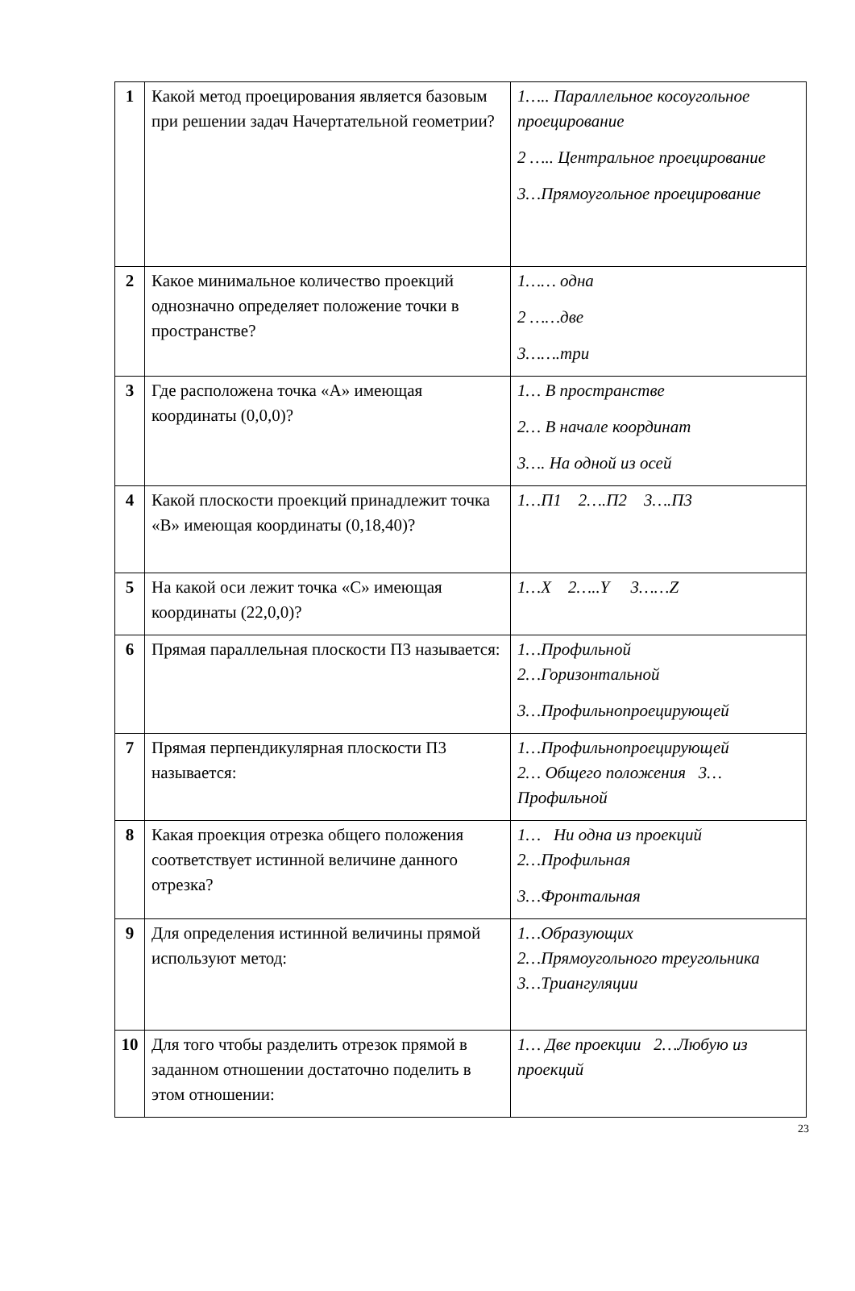| 1 | Какой метод проецирования является базовым при решении задач Начертательной геометрии? | 1….. Параллельное косоугольное проецирование 2 ….. Центральное проецирование 3…Прямоугольное проецирование |
| 2 | Какое минимальное количество проекций однозначно определяет положение точки в пространстве? | 1…… одна 2 ……две 3…….три |
| 3 | Где расположена точка «А» имеющая координаты (0,0,0)? | 1… В пространстве 2… В начале координат 3…. На одной из осей |
| 4 | Какой плоскости проекций принадлежит точка «В» имеющая координаты (0,18,40)? | 1…П1 2….П2 3….П3 |
| 5 | На какой оси лежит точка «С» имеющая координаты (22,0,0)? | 1…X 2…..Y 3……Z |
| 6 | Прямая параллельная плоскости П3 называется: | 1…Профильной 2…Горизонтальной 3…Профильнопроецирующей |
| 7 | Прямая перпендикулярная плоскости П3 называется: | 1…Профильнопроецирующей 2… Общего положения 3… Профильной |
| 8 | Какая проекция отрезка общего положения соответствует истинной величине данного отрезка? | 1… Ни одна из проекций 2…Профильная 3…Фронтальная |
| 9 | Для определения истинной величины прямой используют метод: | 1…Образующих 2…Прямоугольного треугольника 3…Триангуляции |
| 10 | Для того чтобы разделить отрезок прямой в заданном отношении достаточно поделить в этом отношении: | 1… Две проекции 2…Любую из проекций |
23